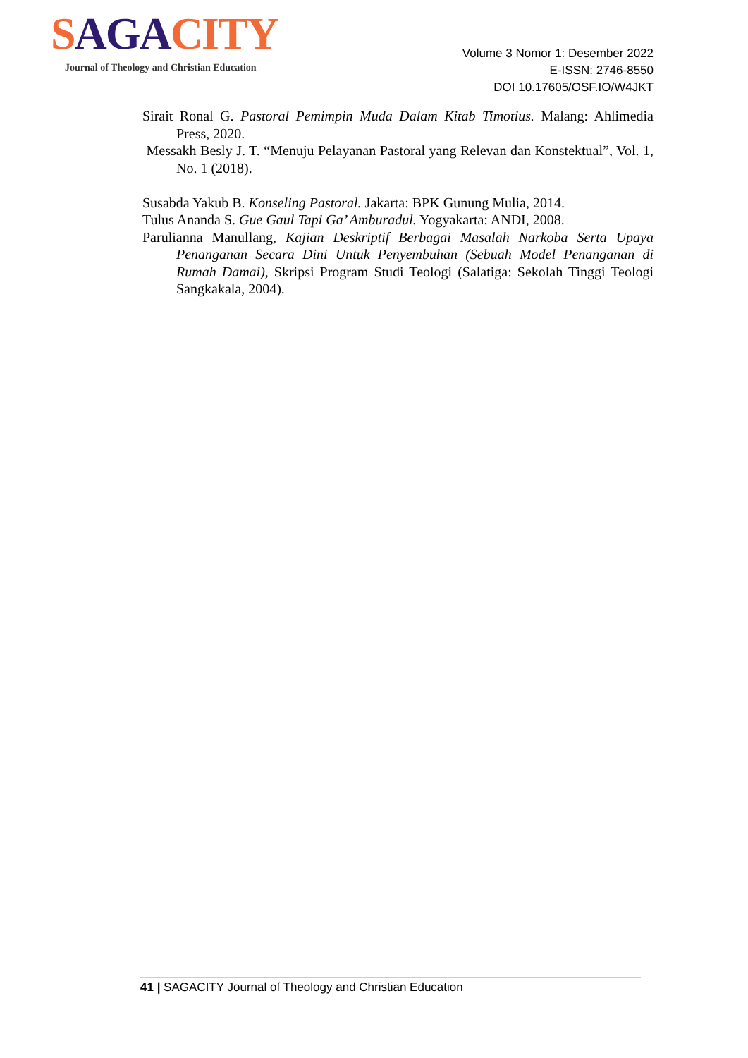SAG ACITY
Journal of Theology and Christian Education
Volume 3 Nomor 1: Desember 2022
E-ISSN: 2746-8550
DOI 10.17605/OSF.IO/W4JKT
Sirait Ronal G. Pastoral Pemimpin Muda Dalam Kitab Timotius. Malang: Ahlimedia Press, 2020.
Messakh Besly J. T. “Menuju Pelayanan Pastoral yang Relevan dan Konstektual”, Vol. 1, No. 1 (2018).
Susabda Yakub B. Konseling Pastoral. Jakarta: BPK Gunung Mulia, 2014.
Tulus Ananda S. Gue Gaul Tapi Ga’ Amburadul. Yogyakarta: ANDI, 2008.
Parulianna Manullang, Kajian Deskriptif Berbagai Masalah Narkoba Serta Upaya Penanganan Secara Dini Untuk Penyembuhan (Sebuah Model Penanganan di Rumah Damai), Skripsi Program Studi Teologi (Salatiga: Sekolah Tinggi Teologi Sangkakala, 2004).
41 | SAGACITY Journal of Theology and Christian Education